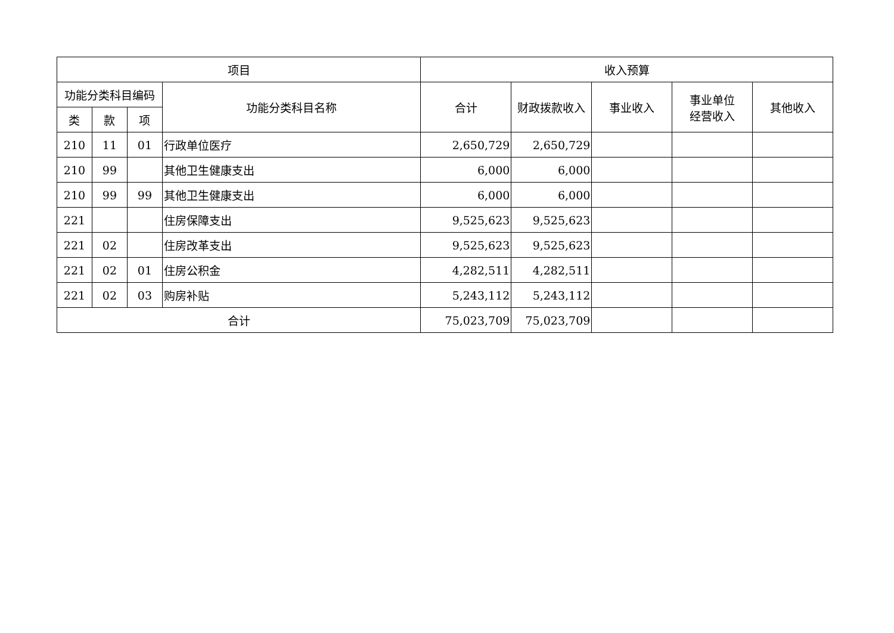| 项目 | | | | 收入预算 | | | | |
| --- | --- | --- | --- | --- | --- | --- | --- | --- |
| 功能分类科目编码 | | | 功能分类科目名称 | 合计 | 财政拨款收入 | 事业收入 | 事业单位 经营收入 | 其他收入 |
| 类 | 款 | 项 | | | | | | |
| 210 | 11 | 01 | 行政单位医疗 | 2,650,729 | 2,650,729 | | | |
| 210 | 99 | | 其他卫生健康支出 | 6,000 | 6,000 | | | |
| 210 | 99 | 99 | 其他卫生健康支出 | 6,000 | 6,000 | | | |
| 221 | | | 住房保障支出 | 9,525,623 | 9,525,623 | | | |
| 221 | 02 | | 住房改革支出 | 9,525,623 | 9,525,623 | | | |
| 221 | 02 | 01 | 住房公积金 | 4,282,511 | 4,282,511 | | | |
| 221 | 02 | 03 | 购房补贴 | 5,243,112 | 5,243,112 | | | |
| 合计 | | | | 75,023,709 | 75,023,709 | | | |